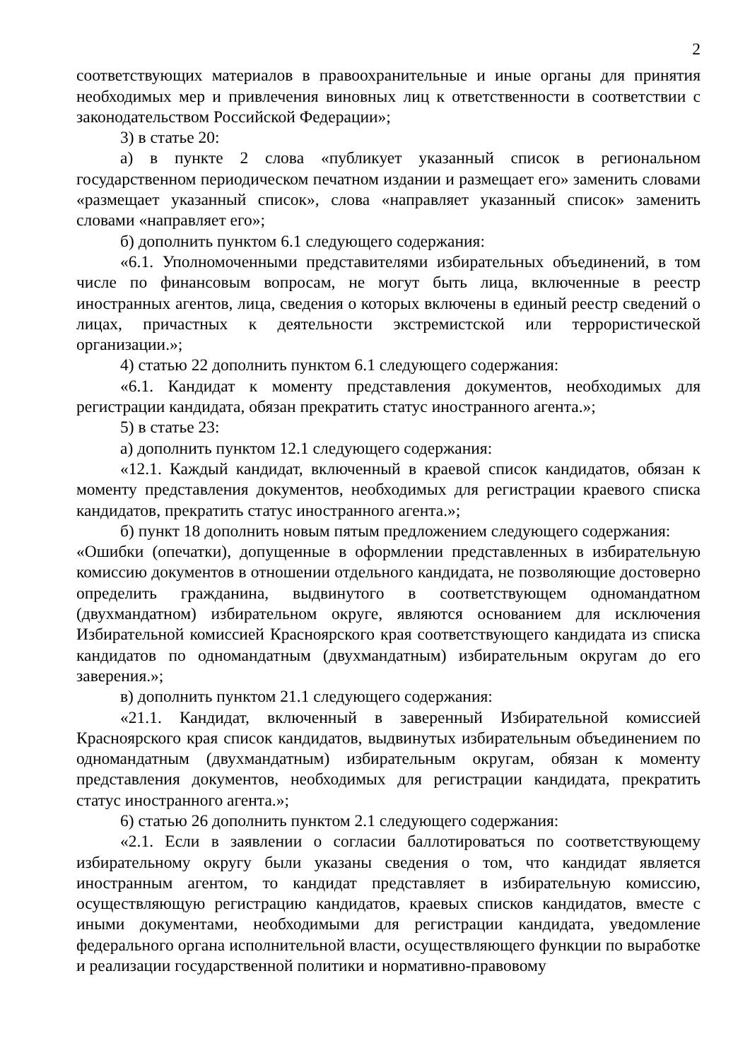2
соответствующих материалов в правоохранительные и иные органы для принятия необходимых мер и привлечения виновных лиц к ответственности в соответствии с законодательством Российской Федерации»;
3) в статье 20:
а) в пункте 2 слова «публикует указанный список в региональном государственном периодическом печатном издании и размещает его» заменить словами «размещает указанный список», слова «направляет указанный список» заменить словами «направляет его»;
б) дополнить пунктом 6.1 следующего содержания:
«6.1. Уполномоченными представителями избирательных объединений, в том числе по финансовым вопросам, не могут быть лица, включенные в реестр иностранных агентов, лица, сведения о которых включены в единый реестр сведений о лицах, причастных к деятельности экстремистской или террористической организации.»;
4) статью 22 дополнить пунктом 6.1 следующего содержания:
«6.1. Кандидат к моменту представления документов, необходимых для регистрации кандидата, обязан прекратить статус иностранного агента.»;
5) в статье 23:
а) дополнить пунктом 12.1 следующего содержания:
«12.1. Каждый кандидат, включенный в краевой список кандидатов, обязан к моменту представления документов, необходимых для регистрации краевого списка кандидатов, прекратить статус иностранного агента.»;
б) пункт 18 дополнить новым пятым предложением следующего содержания:
«Ошибки (опечатки), допущенные в оформлении представленных в избирательную комиссию документов в отношении отдельного кандидата, не позволяющие достоверно определить гражданина, выдвинутого в соответствующем одномандатном (двухмандатном) избирательном округе, являются основанием для исключения Избирательной комиссией Красноярского края соответствующего кандидата из списка кандидатов по одномандатным (двухмандатным) избирательным округам до его заверения.»;
в) дополнить пунктом 21.1 следующего содержания:
«21.1. Кандидат, включенный в заверенный Избирательной комиссией Красноярского края список кандидатов, выдвинутых избирательным объединением по одномандатным (двухмандатным) избирательным округам, обязан к моменту представления документов, необходимых для регистрации кандидата, прекратить статус иностранного агента.»;
6) статью 26 дополнить пунктом 2.1 следующего содержания:
«2.1. Если в заявлении о согласии баллотироваться по соответствующему избирательному округу были указаны сведения о том, что кандидат является иностранным агентом, то кандидат представляет в избирательную комиссию, осуществляющую регистрацию кандидатов, краевых списков кандидатов, вместе с иными документами, необходимыми для регистрации кандидата, уведомление федерального органа исполнительной власти, осуществляющего функции по выработке и реализации государственной политики и нормативно-правовому